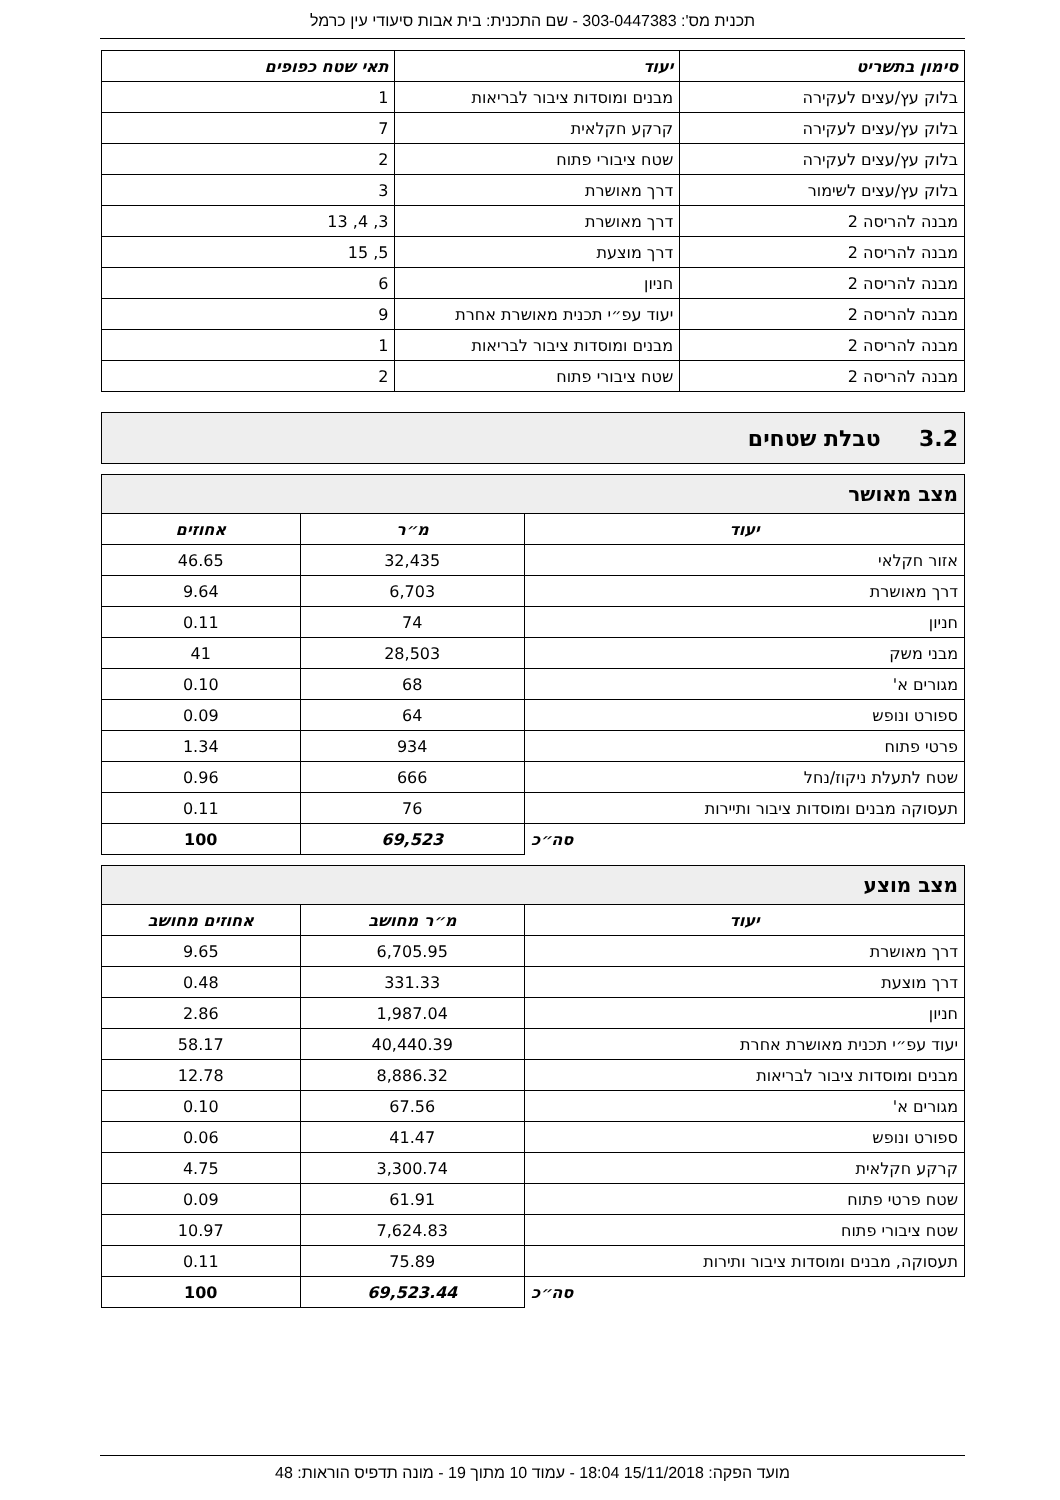תכנית מס': 303-0447383 - שם התכנית: בית אבות סיעודי עין כרמל
| סימון בתשריט | יעוד | תאי שטח כפופים |
| --- | --- | --- |
| בלוק עץ/עצים לעקירה | מבנים ומוסדות ציבור לבריאות | 1 |
| בלוק עץ/עצים לעקירה | קרקע חקלאית | 7 |
| בלוק עץ/עצים לעקירה | שטח ציבורי פתוח | 2 |
| בלוק עץ/עצים לשימור | דרך מאושרת | 3 |
| מבנה להריסה 2 | דרך מאושרת | 3, 4, 13 |
| מבנה להריסה 2 | דרך מוצעת | 5, 15 |
| מבנה להריסה 2 | חניון | 6 |
| מבנה להריסה 2 | יעוד עפ״י תכנית מאושרת אחרת | 9 |
| מבנה להריסה 2 | מבנים ומוסדות ציבור לבריאות | 1 |
| מבנה להריסה 2 | שטח ציבורי פתוח | 2 |
3.2 טבלת שטחים
| מצב מאושר | | |
| יעוד | מ״ר | אחוזים |
| אזור חקלאי | 32,435 | 46.65 |
| דרך מאושרת | 6,703 | 9.64 |
| חניון | 74 | 0.11 |
| מבני משק | 28,503 | 41 |
| מגורים א' | 68 | 0.10 |
| ספורט ונופש | 64 | 0.09 |
| פרטי פתוח | 934 | 1.34 |
| שטח לתעלת ניקוז/נחל | 666 | 0.96 |
| תעסוקה מבנים ומוסדות ציבור ותיירות | 76 | 0.11 |
| סה״כ | 69,523 | 100 |
| מצב מוצע | | |
| יעוד | מ״ר מחושב | אחוזים מחושב |
| דרך מאושרת | 6,705.95 | 9.65 |
| דרך מוצעת | 331.33 | 0.48 |
| חניון | 1,987.04 | 2.86 |
| יעוד עפ״י תכנית מאושרת אחרת | 40,440.39 | 58.17 |
| מבנים ומוסדות ציבור לבריאות | 8,886.32 | 12.78 |
| מגורים א' | 67.56 | 0.10 |
| ספורט ונופש | 41.47 | 0.06 |
| קרקע חקלאית | 3,300.74 | 4.75 |
| שטח פרטי פתוח | 61.91 | 0.09 |
| שטח ציבורי פתוח | 7,624.83 | 10.97 |
| תעסוקה, מבנים ומוסדות ציבור ותירות | 75.89 | 0.11 |
| סה״כ | 69,523.44 | 100 |
מועד הפקה: 15/11/2018 18:04 - עמוד 10 מתוך 19 - מונה תדפיס הוראות: 48